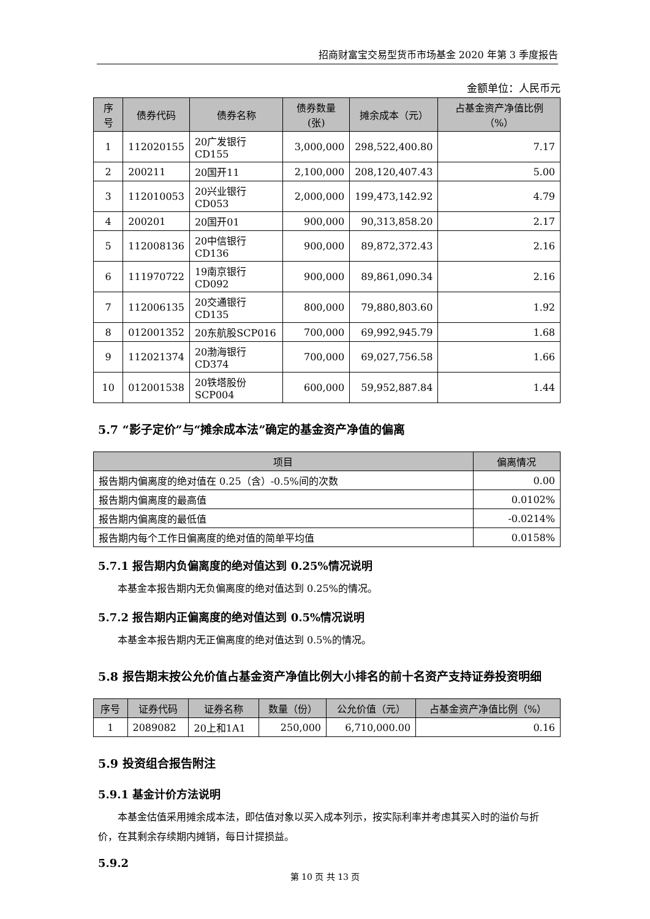招商财富宝交易型货币市场基金 2020 年第 3 季度报告
金额单位：人民币元
| 序号 | 债券代码 | 债券名称 | 债券数量(张) | 摊余成本（元） | 占基金资产净值比例（%） |
| --- | --- | --- | --- | --- | --- |
| 1 | 112020155 | 20广发银行CD155 | 3,000,000 | 298,522,400.80 | 7.17 |
| 2 | 200211 | 20国开11 | 2,100,000 | 208,120,407.43 | 5.00 |
| 3 | 112010053 | 20兴业银行CD053 | 2,000,000 | 199,473,142.92 | 4.79 |
| 4 | 200201 | 20国开01 | 900,000 | 90,313,858.20 | 2.17 |
| 5 | 112008136 | 20中信银行CD136 | 900,000 | 89,872,372.43 | 2.16 |
| 6 | 111970722 | 19南京银行CD092 | 900,000 | 89,861,090.34 | 2.16 |
| 7 | 112006135 | 20交通银行CD135 | 800,000 | 79,880,803.60 | 1.92 |
| 8 | 012001352 | 20东航股SCP016 | 700,000 | 69,992,945.79 | 1.68 |
| 9 | 112021374 | 20渤海银行CD374 | 700,000 | 69,027,756.58 | 1.66 |
| 10 | 012001538 | 20铁塔股份 SCP004 | 600,000 | 59,952,887.84 | 1.44 |
5.7 “影子定价”与“摊余成本法”确定的基金资产净值的偏离
| 项目 | 偏离情况 |
| --- | --- |
| 报告期内偏离度的绝对值在 0.25（含）-0.5%间的次数 | 0.00 |
| 报告期内偏离度的最高值 | 0.0102% |
| 报告期内偏离度的最低值 | -0.0214% |
| 报告期内每个工作日偏离度的绝对值的简单平均值 | 0.0158% |
5.7.1 报告期内负偏离度的绝对值达到 0.25%情况说明
本基金本报告期内无负偏离度的绝对值达到 0.25%的情况。
5.7.2 报告期内正偏离度的绝对值达到 0.5%情况说明
本基金本报告期内无正偏离度的绝对值达到 0.5%的情况。
5.8 报告期末按公允价值占基金资产净值比例大小排名的前十名资产支持证券投资明细
| 序号 | 证券代码 | 证券名称 | 数量（份） | 公允价值（元） | 占基金资产净值比例（%） |
| --- | --- | --- | --- | --- | --- |
| 1 | 2089082 | 20上和1A1 | 250,000 | 6,710,000.00 | 0.16 |
5.9 投资组合报告附注
5.9.1 基金计价方法说明
本基金估值采用摊余成本法，即估值对象以买入成本列示，按实际利率并考虑其买入时的溢价与折价，在其剩余存续期内摊销，每日计提损益。
5.9.2
第 10 页 共 13 页